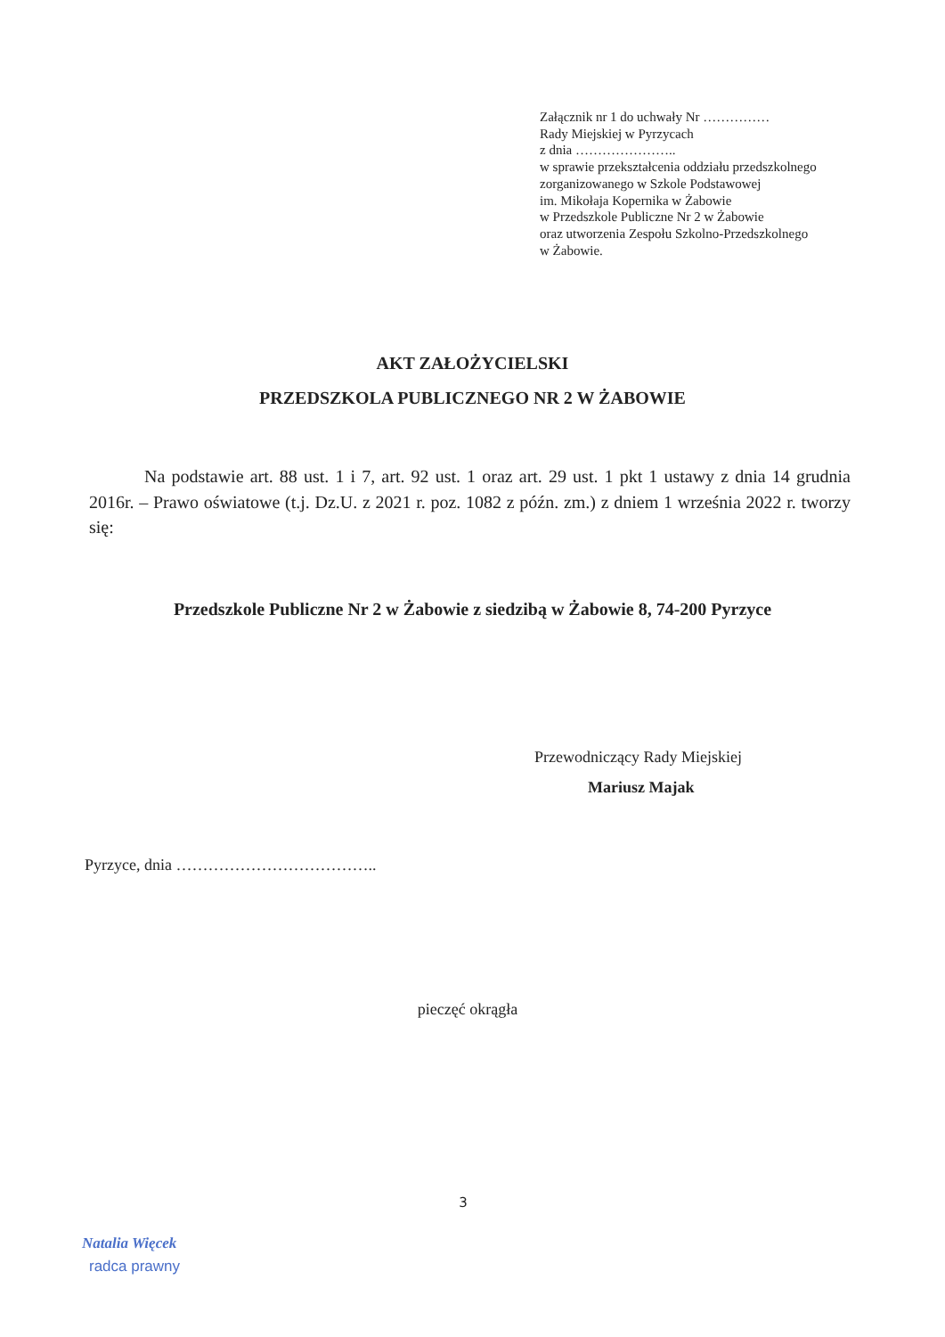Załącznik nr 1 do uchwały Nr ……………
Rady Miejskiej w Pyrzycach
z dnia …………………..
w sprawie przekształcenia oddziału przedszkolnego
zorganizowanego w Szkole Podstawowej
im. Mikołaja Kopernika w Żabowie
w Przedszkole Publiczne Nr 2 w Żabowie
oraz utworzenia Zespołu Szkolno-Przedszkolnego
w Żabowie.
AKT ZAŁOŻYCIELSKI
PRZEDSZKOLA PUBLICZNEGO NR 2 W ŻABOWIE
Na podstawie art. 88 ust. 1 i 7, art. 92 ust. 1 oraz art. 29 ust. 1 pkt 1 ustawy z dnia 14 grudnia 2016r. – Prawo oświatowe (t.j. Dz.U. z 2021 r. poz. 1082 z późn. zm.) z dniem 1 września 2022 r. tworzy się:
Przedszkole Publiczne Nr 2 w Żabowie z siedzibą w Żabowie 8, 74-200 Pyrzyce
Przewodniczący Rady Miejskiej
Mariusz Majak
Pyrzyce, dnia ………………………………..
pieczęć okrągła
3
Natalia Więcek
radca prawny